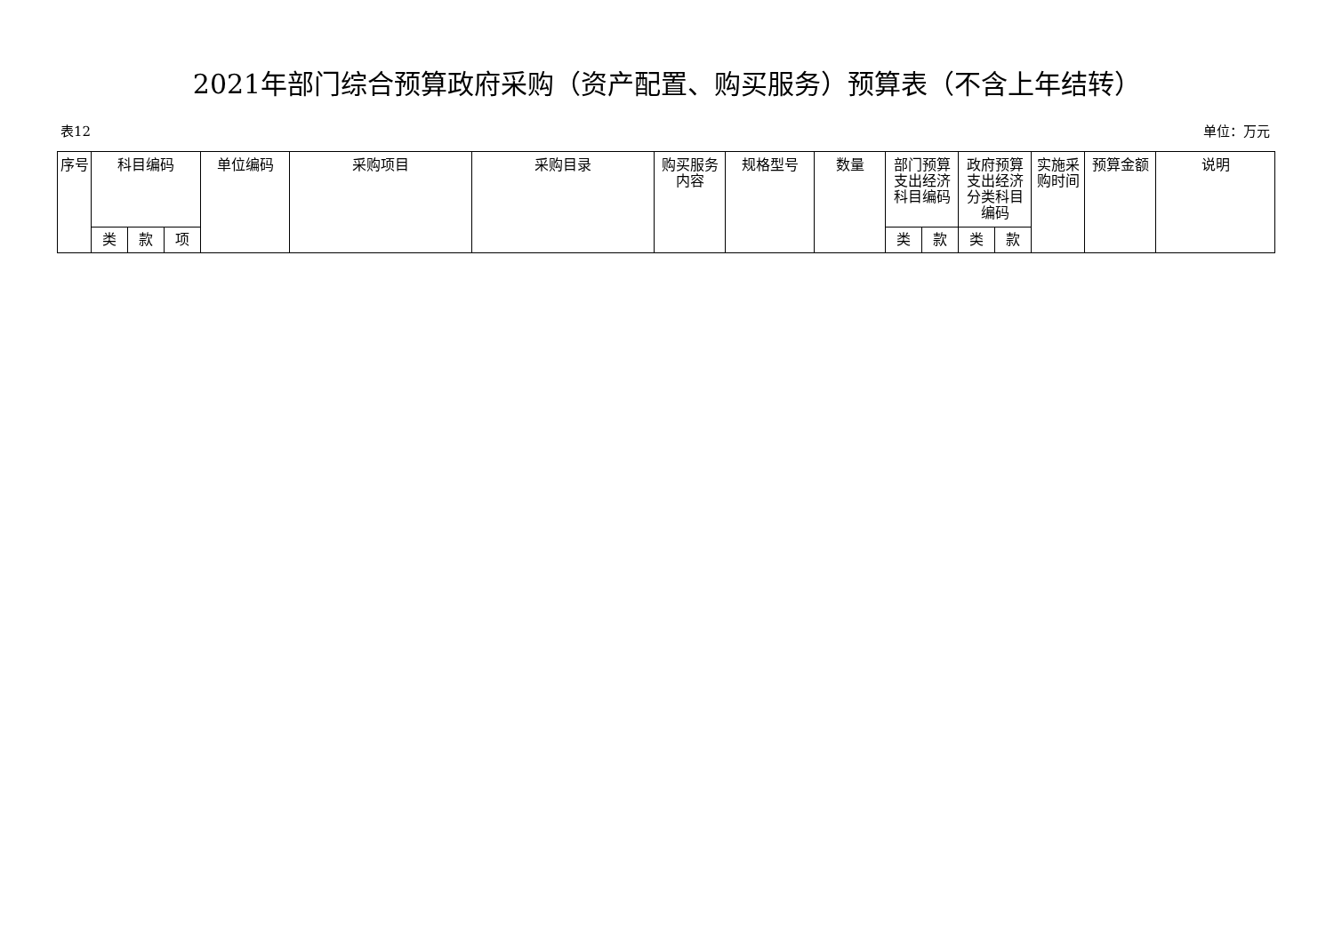2021年部门综合预算政府采购（资产配置、购买服务）预算表（不含上年结转）
表12 单位：万元
| 序号 | 科目编码 | | | 单位编码 | 采购项目 | 采购目录 | 购买服务内容 | 规格型号 | 数量 | 部门预算支出经济科目编码 | | 政府预算支出经济分类科目编码 | | 实施采购时间 | 预算金额 | 说明 |
| --- | --- | --- | --- | --- | --- | --- | --- | --- | --- | --- | --- | --- | --- | --- | --- | --- |
| | 类 | 款 | 项 | | | | | | | 类 | 款 | 类 | 款 | | | |